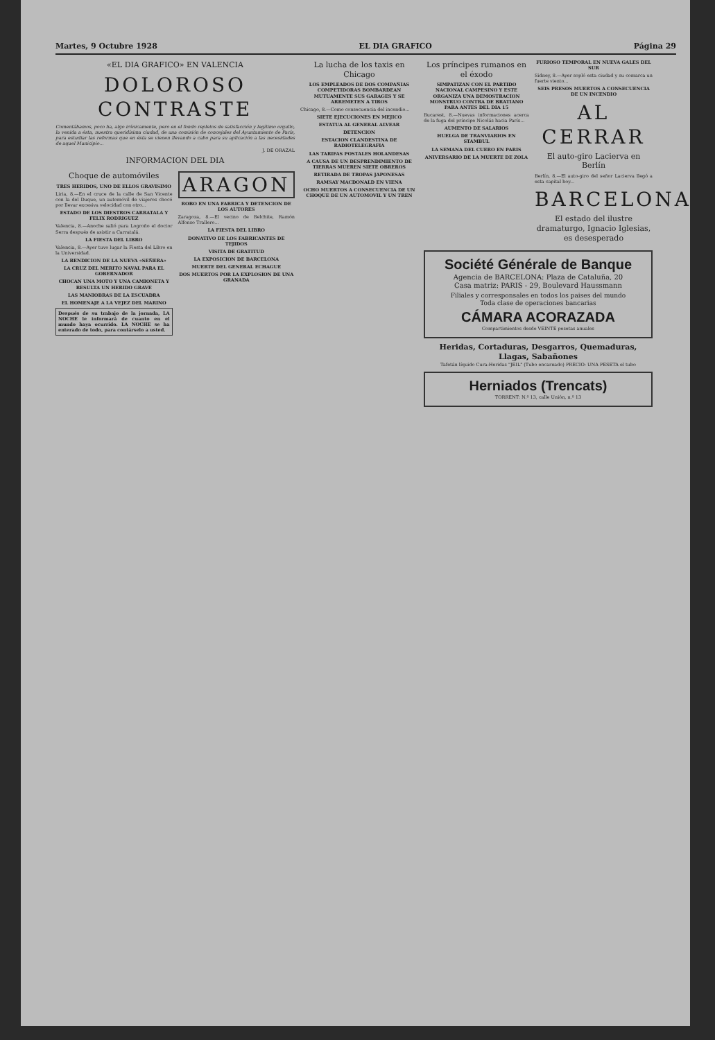Martes, 9 Octubre 1928 EL DIA GRAFICO Página 29
«EL DIA GRAFICO» EN VALENCIA
DOLOROSO CONTRASTE
Comentábamos, poco ha, algo irónicamente, pero en el fondo repletos de satisfacción y legítimo orgullo, la venida a ésta, nuestra queridísima ciudad, de una comisión de concejales del Ayuntamiento de París, para estudiar las reformas que en ésta se vienen llevando a cabo para su aplicación a las necesidades de aquel Municipio...
J. DE ORAZAL
INFORMACION DEL DIA
Choque de automóviles
TRES HERIDOS, UNO DE ELLOS GRAVISIMO
Liria, 8.—En el cruce de la calle de San Vicente con la del Duque, un automóvil de viajeros chocó por llevar excesiva velocidad con otro...
ESTADO DE LOS DIESTROS CARRATALA Y FELIX RODRIGUEZ
Valencia, 8.—Anoche salió para Logroño el doctor Serra después de asistir a Carratalá.
LA FIESTA DEL LIBRO
Valencia, 8.—Ayer tuvo lugar la Fiesta del Libro en la Universidad.
LA BENDICION DE LA NUEVA «SEÑERA»
LA CRUZ DEL MERITO NAVAL PARA EL GOBERNADOR
CHOCAN UNA MOTO Y UNA CAMIONETA Y RESULTA UN HERIDO GRAVE
LAS MANIOBRAS DE LA ESCUADRA
EL HOMENAJE A LA VEJEZ DEL MARINO
Después de su trabajo de la jornada, LA NOCHE le informará de cuanto en el mundo haya ocurrido. LA NOCHE se ha enterado de todo, para contárselo a usted.
ARAGON
ROBO EN UNA FABRICA Y DETENCION DE LOS AUTORES
Zaragoza, 8.—El vecino de Belchite, Ramón Alfonso Trallero...
LA FIESTA DEL LIBRO
DONATIVO DE LOS FABRICANTES DE TEJIDOS
VISITA DE GRATITUD
LA EXPOSICION DE BARCELONA
MUERTE DEL GENERAL ECHAGUE
DOS MUERTOS POR LA EXPLOSION DE UNA GRANADA
La lucha de los taxis en Chicago
LOS EMPLEADOS DE DOS COMPAÑIAS COMPETIDORAS BOMBARDEAN MUTUAMENTE SUS GARAGES Y SE ARREMETEN A TIROS
Chicago, 8.—Como consecuencia del incendio...
SIETE EJECUCIONES EN MEJICO
ESTATUA AL GENERAL ALVEAR
DETENCION
ESTACION CLANDESTINA DE RADIOTELEGRAFIA
LAS TARIFAS POSTALES HOLANDESAS
A CAUSA DE UN DESPRENDIMIENTO DE TIERRAS MUEREN SIETE OBREROS
RETIRADA DE TROPAS JAPONESAS
RAMSAY MACDONALD EN VIENA
OCHO MUERTOS A CONSECUENCIA DE UN CHOQUE DE UN AUTOMOVIL Y UN TREN
Los príncipes rumanos en el éxodo
SIMPATIZAN CON EL PARTIDO NACIONAL CAMPESINO Y ESTE ORGANIZA UNA DEMOSTRACION MONSTRUO CONTRA DE BRATIANO PARA ANTES DEL DIA 15
Bucarest, 8.—Nuevas informaciones acerca de la fuga del príncipe Nicolás hacia París...
AUMENTO DE SALARIOS
HUELGA DE TRANVIARIOS EN STAMBUL
LA SEMANA DEL CUERO EN PARIS
ANIVERSARIO DE LA MUERTE DE ZOLA
FURIOSO TEMPORAL EN NUEVA GALES DEL SUR
Sidney, 8.—Ayer sopló esta ciudad y su comarca un fuerte viento...
SEIS PRESOS MUERTOS A CONSECUENCIA DE UN INCENDIO
AL CERRAR
El auto-giro Lacierva en Berlín
Berlín, 8.—El auto-giro del señor Lacierva llegó a esta capital hoy...
BARCELONA
El estado del ilustre dramaturgo, Ignacio Iglesias, es desesperado
Société Générale de Banque
Agencia de BARCELONA: Plaza de Cataluña, 20
Casa matriz: PARIS - 29, Boulevard Haussmann
Filiales y corresponsales en todos los paises del mundo
Toda clase de operaciones bancarias
CÁMARA ACORAZADA
Compartimientos desde VEINTE pesetas anuales
Heridas, Cortaduras, Desgarros, Quemaduras, Llagas, Sabañones
Tafetán líquido Cura-Heridas "JEIL" (Tubo encarnado) PRECIO: UNA PESETA el tubo
Herniados (Trencats)
TORRENT: N.º 13, calle Unión, n.º 13